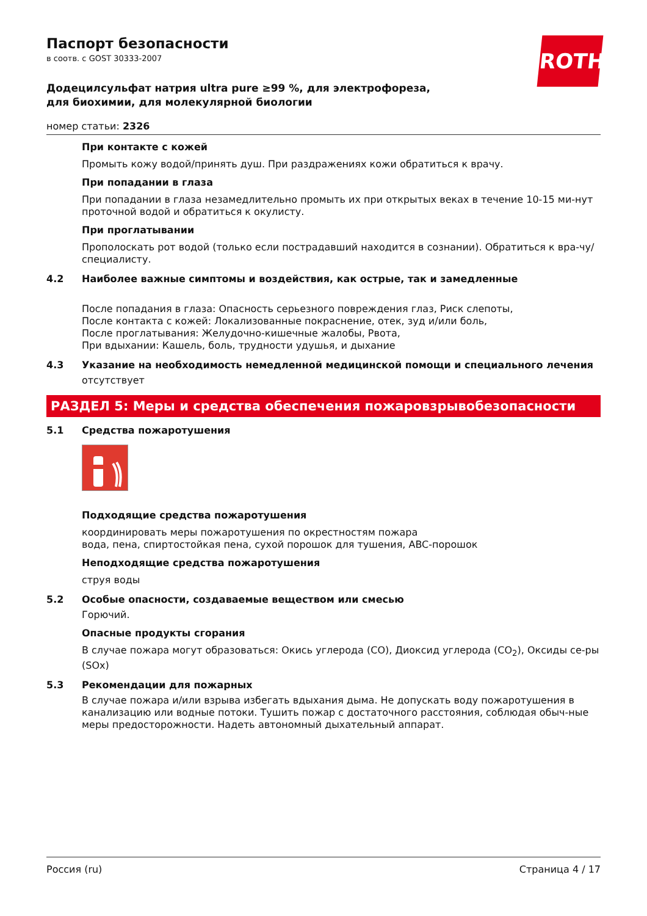ROTH
Паспорт безопасности
в соотв. с GOST 30333-2007
Додецилсульфат натрия ultra pure ≥99 %, для электрофореза, для биохимии, для молекулярной биологии
номер статьи: 2326
При контакте с кожей
Промыть кожу водой/принять душ. При раздражениях кожи обратиться к врачу.
При попадании в глаза
При попадании в глаза незамедлительно промыть их при открытых веках в течение 10-15 ми-нут проточной водой и обратиться к окулисту.
При проглатывании
Прополоскать рот водой (только если пострадавший находится в сознании). Обратиться к вра-чу/специалисту.
4.2 Наиболее важные симптомы и воздействия, как острые, так и замедленные
После попадания в глаза: Опасность серьезного повреждения глаз, Риск слепоты,
После контакта с кожей: Локализованные покраснение, отек, зуд и/или боль,
После проглатывания: Желудочно-кишечные жалобы, Рвота,
При вдыхании: Кашель, боль, трудности удушья, и дыхание
4.3 Указание на необходимость немедленной медицинской помощи и специального лечения
отсутствует
РАЗДЕЛ 5: Меры и средства обеспечения пожаровзрывобезопасности
5.1 Средства пожаротушения
Подходящие средства пожаротушения
координировать меры пожаротушения по окрестностям пожара
вода, пена, спиртостойкая пена, сухой порошок для тушения, ABC-порошок
Неподходящие средства пожаротушения
струя воды
5.2 Особые опасности, создаваемые веществом или смесью
Горючий.
Опасные продукты сгорания
В случае пожара могут образоваться: Окись углерода (CO), Диоксид углерода (CO<sub>2</sub>), Оксиды се-ры (SOx)
5.3 Рекомендации для пожарных
В случае пожара и/или взрыва избегать вдыхания дыма. Не допускать воду пожаротушения в канализацию или водные потоки. Тушить пожар с достаточного расстояния, соблюдая обыч-ные меры предосторожности. Надеть автономный дыхательный аппарат.
Россия (ru) Страница 4 / 17